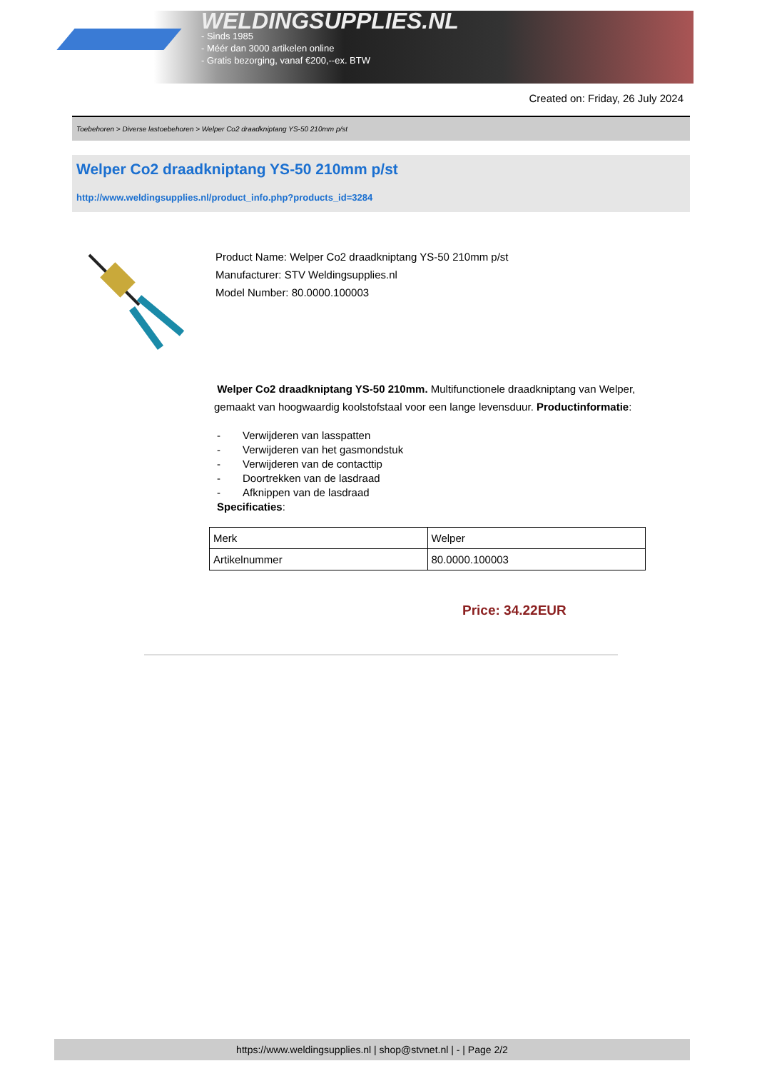WELDINGSUPPLIES.NL
- Sinds 1985
- Méér dan 3000 artikelen online
- Gratis bezorging, vanaf €200,--ex. BTW
Created on: Friday, 26 July 2024
Toebehoren > Diverse lastoebehoren > Welper Co2 draadkniptang YS-50 210mm p/st
Welper Co2 draadkniptang YS-50 210mm p/st
http://www.weldingsupplies.nl/product_info.php?products_id=3284
Product Name: Welper Co2 draadkniptang YS-50 210mm p/st
Manufacturer: STV Weldingsupplies.nl
Model Number: 80.0000.100003
Welper Co2 draadkniptang YS-50 210mm. Multifunctionele draadkniptang van Welper, gemaakt van hoogwaardig koolstofstaal voor een lange levensduur. Productinformatie:
- Verwijderen van lasspatten
- Verwijderen van het gasmondstuk
- Verwijderen van de contacttip
- Doortrekken van de lasdraad
- Afknippen van de lasdraad
Specificaties:
| Merk | Welper |
| Artikelnummer | 80.0000.100003 |
Price: 34.22EUR
https://www.weldingsupplies.nl | shop@stvnet.nl | - | Page 2/2